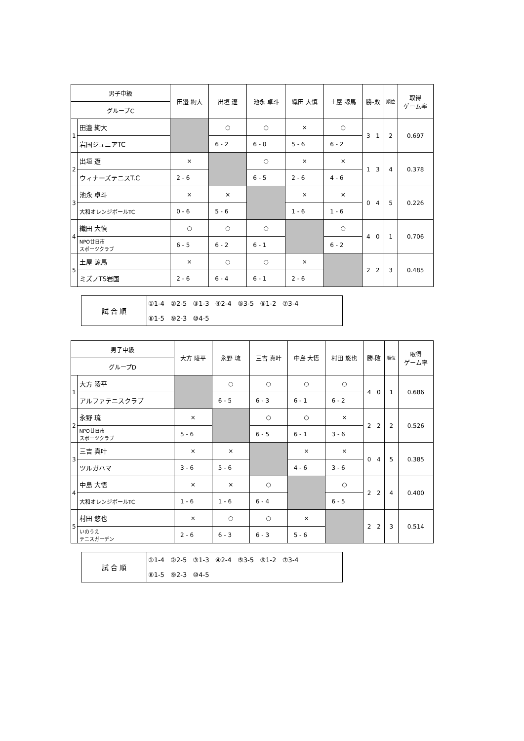| 男子中級 | | 田邉 絢大 | 出垣 遼 | 池永 卓斗 | 織田 大慎 | 土屋 諒馬 | 勝-敗 | 順位 | 取得 ゲーム率 |
| --- | --- | --- | --- | --- | --- | --- | --- | --- | --- |
| グループC | | | | | | | | | |
| 1 | 田邉 絢大 | | ○ | ○ | × | ○ | 3 1 | 2 | 0.697 |
| | 岩国ジュニアTC | | 6 - 2 | 6 - 0 | 5 - 6 | 6 - 2 | | | |
| 2 | 出垣 遼 | × | | ○ | × | × | 1 3 | 4 | 0.378 |
| | ウィナーズテニスT.C | 2 - 6 | | 6 - 5 | 2 - 6 | 4 - 6 | | | |
| 3 | 池永 卓斗 | × | × | | × | × | 0 4 | 5 | 0.226 |
| | 大和オレンジボールTC | 0 - 6 | 5 - 6 | | 1 - 6 | 1 - 6 | | | |
| 4 | 織田 大慎 | ○ | ○ | ○ | | ○ | 4 0 | 1 | 0.706 |
| | NPO廿日市 スポーツクラブ | 6 - 5 | 6 - 2 | 6 - 1 | | 6 - 2 | | | |
| 5 | 土屋 諒馬 | × | ○ | ○ | × | | 2 2 | 3 | 0.485 |
| | ミズノTS岩国 | 2 - 6 | 6 - 4 | 6 - 1 | 2 - 6 | | | | |
| 試 合 順 | ①1-4 ②2-5 ③1-3 ④2-4 ⑤3-5 ⑥1-2 ⑦3-4 |
| | ⑧1-5 ⑨2-3 ⑩4-5 |
| 男子中級 | | 大方 陵平 | 永野 琉 | 三吉 真叶 | 中島 大悟 | 村田 悠也 | 勝-敗 | 順位 | 取得 ゲーム率 |
| --- | --- | --- | --- | --- | --- | --- | --- | --- | --- |
| グループD | | | | | | | | | |
| 1 | 大方 陵平 | | ○ | ○ | ○ | ○ | 4 0 | 1 | 0.686 |
| | アルファテニスクラブ | | 6 - 5 | 6 - 3 | 6 - 1 | 6 - 2 | | | |
| 2 | 永野 琉 | × | | ○ | ○ | × | 2 2 | 2 | 0.526 |
| | NPO廿日市 スポーツクラブ | 5 - 6 | | 6 - 5 | 6 - 1 | 3 - 6 | | | |
| 3 | 三吉 真叶 | × | × | | × | × | 0 4 | 5 | 0.385 |
| | ツルガハマ | 3 - 6 | 5 - 6 | | 4 - 6 | 3 - 6 | | | |
| 4 | 中島 大悟 | × | × | ○ | | ○ | 2 2 | 4 | 0.400 |
| | 大和オレンジボールTC | 1 - 6 | 1 - 6 | 6 - 4 | | 6 - 5 | | | |
| 5 | 村田 悠也 | × | ○ | ○ | × | | 2 2 | 3 | 0.514 |
| | いのうえ テニスガーデン | 2 - 6 | 6 - 3 | 6 - 3 | 5 - 6 | | | | |
| 試 合 順 | ①1-4 ②2-5 ③1-3 ④2-4 ⑤3-5 ⑥1-2 ⑦3-4 |
| | ⑧1-5 ⑨2-3 ⑩4-5 |